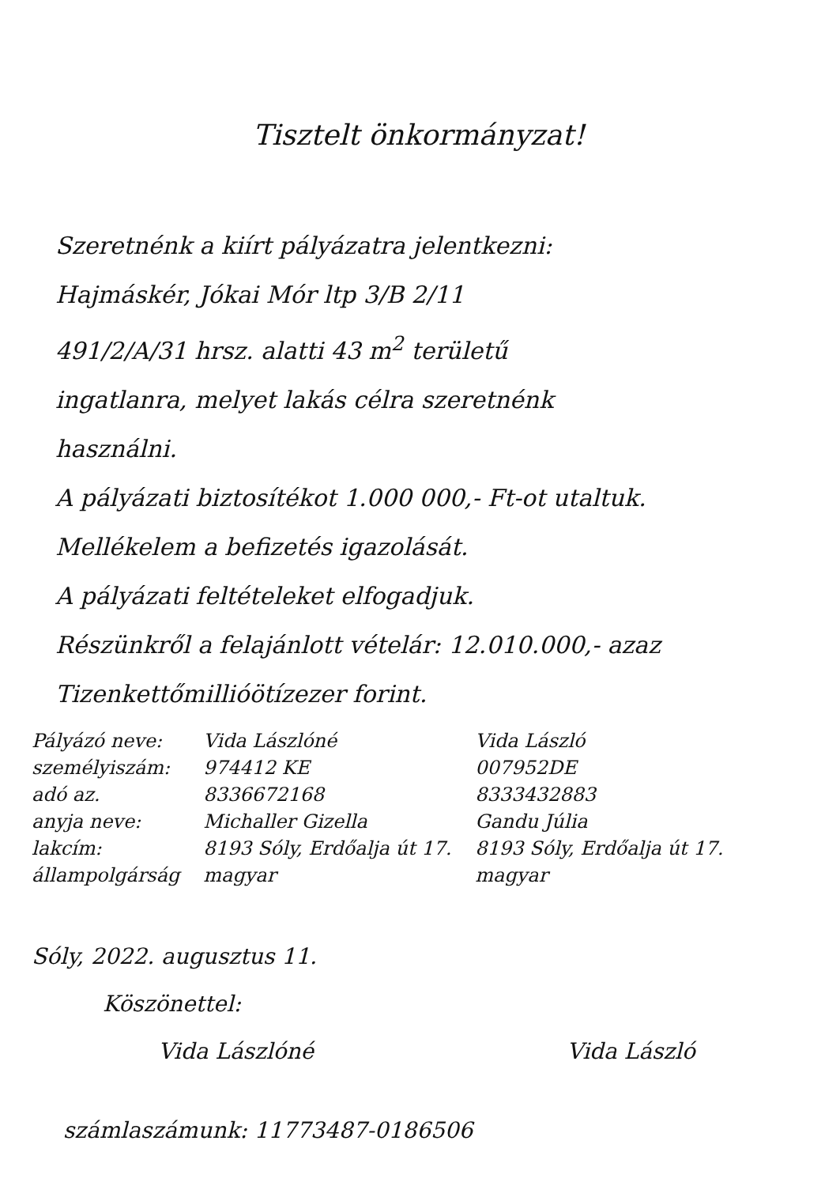Tisztelt önkormányzat!
Szeretnénk a kiírt pályázatra jelentkezni:
Hajmáskér, Jókai Mór ltp 3/B 2/11
491/2/A/31 hrsz. alatti 43 m<sup>2</sup> területű
ingatlanra, melyet lakás célra szeretnénk
használni.
A pályázati biztosítékot 1.000 000,- Ft-ot utaltuk. Mellékelem a befizetés igazolását.
A pályázati feltételeket elfogadjuk.
Részünkről a felajánlott vételár: 12.010.000,- azaz Tizenkettőmillióötízezer forint.
| Pályázó neve: | Vida Lászlóné | Vida László |
| személyiszám: | 974412 KE | 007952DE |
| adó az. | 8336672168 | 8333432883 |
| anyja neve: | Michaller Gizella | Gandu Júlia |
| lakcím: | 8193 Sóly, Erdőalja út 17. | 8193 Sóly, Erdőalja út 17. |
| állampolgárság | magyar | magyar |
Sóly, 2022. augusztus 11.
Köszönettel:
Vida Lászlóné Vida László
számlaszámunk: 11773487-0186506